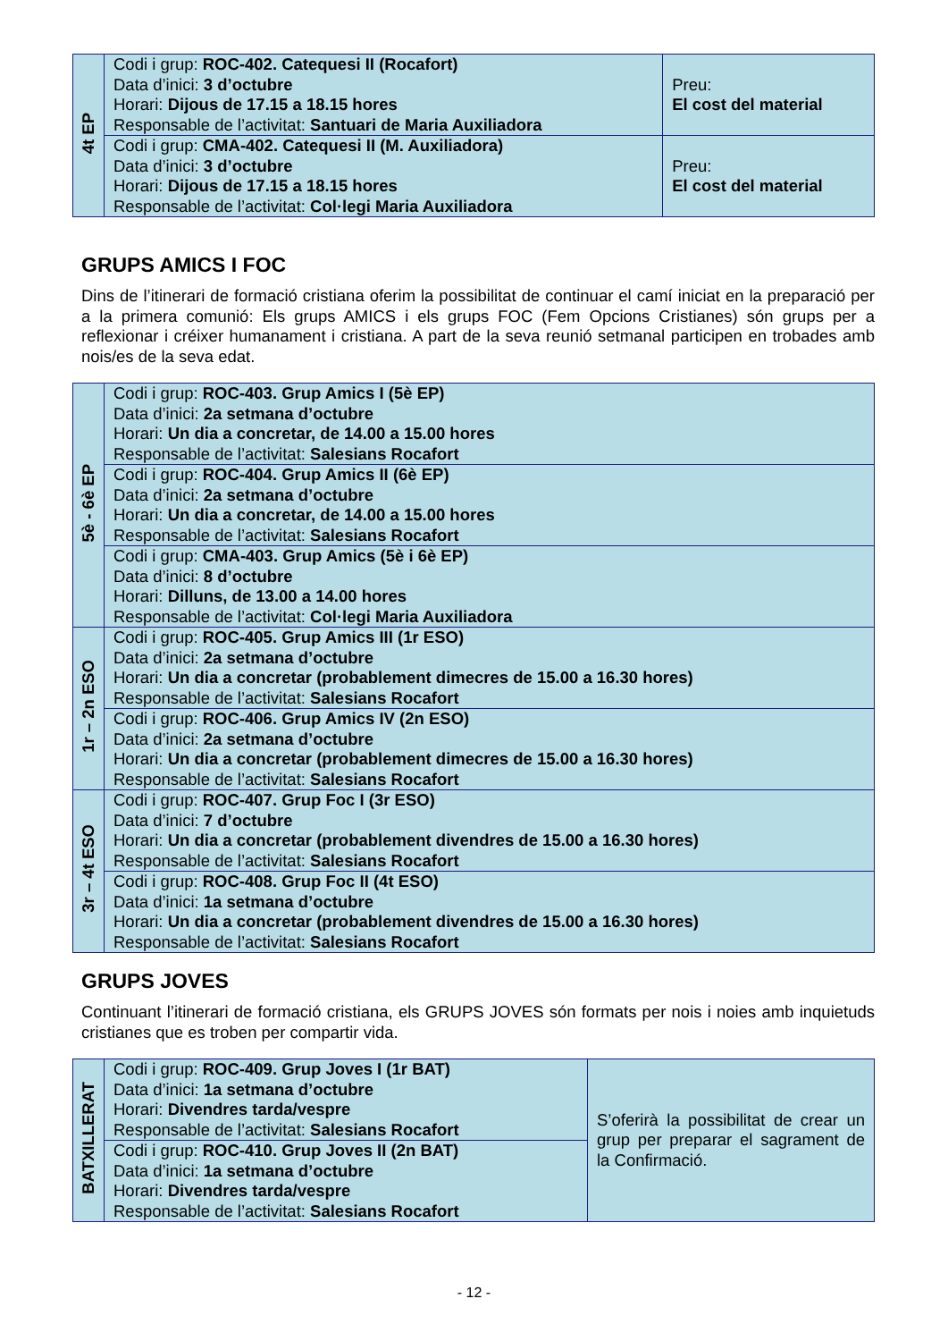| 4t EP | Codi i grup: ROC-402. Catequesi II (Rocafort) Data d’inici: 3 d’octubre Horari: Dijous de 17.15 a 18.15 hores Responsable de l’activitat: Santuari de Maria Auxiliadora | Preu: El cost del material |
| | Codi i grup: CMA-402. Catequesi II (M. Auxiliadora) Data d’inici: 3 d’octubre Horari: Dijous de 17.15 a 18.15 hores Responsable de l’activitat: Col·legi Maria Auxiliadora | Preu: El cost del material |
GRUPS AMICS I FOC
Dins de l’itinerari de formació cristiana oferim la possibilitat de continuar el camí iniciat en la preparació per a la primera comunió: Els grups AMICS i els grups FOC (Fem Opcions Cristianes) són grups per a reflexionar i créixer humanament i cristiana. A part de la seva reunió setmanal participen en trobades amb nois/es de la seva edat.
| 5è - 6è EP | Codi i grup: ROC-403. Grup Amics I (5è EP) Data d’inici: 2a setmana d’octubre Horari: Un dia a concretar, de 14.00 a 15.00 hores Responsable de l’activitat: Salesians Rocafort |
| | Codi i grup: ROC-404. Grup Amics II (6è EP) Data d’inici: 2a setmana d’octubre Horari: Un dia a concretar, de 14.00 a 15.00 hores Responsable de l’activitat: Salesians Rocafort |
| | Codi i grup: CMA-403. Grup Amics (5è i 6è EP) Data d’inici: 8 d’octubre Horari: Dilluns, de 13.00 a 14.00 hores Responsable de l’activitat: Col·legi Maria Auxiliadora |
| 1r – 2n ESO | Codi i grup: ROC-405. Grup Amics III (1r ESO) Data d’inici: 2a setmana d’octubre Horari: Un dia a concretar (probablement dimecres de 15.00 a 16.30 hores) Responsable de l’activitat: Salesians Rocafort |
| | Codi i grup: ROC-406. Grup Amics IV (2n ESO) Data d’inici: 2a setmana d’octubre Horari: Un dia a concretar (probablement dimecres de 15.00 a 16.30 hores) Responsable de l’activitat: Salesians Rocafort |
| 3r – 4t ESO | Codi i grup: ROC-407. Grup Foc I (3r ESO) Data d’inici: 7 d’octubre Horari: Un dia a concretar (probablement divendres de 15.00 a 16.30 hores) Responsable de l’activitat: Salesians Rocafort |
| | Codi i grup: ROC-408. Grup Foc II (4t ESO) Data d’inici: 1a setmana d’octubre Horari: Un dia a concretar (probablement divendres de 15.00 a 16.30 hores) Responsable de l’activitat: Salesians Rocafort |
GRUPS JOVES
Continuant l’itinerari de formació cristiana, els GRUPS JOVES són formats per nois i noies amb inquietuds cristianes que es troben per compartir vida.
| BATXILLERAT | Codi i grup: ROC-409. Grup Joves I (1r BAT) Data d’inici: 1a setmana d’octubre Horari: Divendres tarda/vespre Responsable de l’activitat: Salesians Rocafort | S’oferirà la possibilitat de crear un grup per preparar el sagrament de la Confirmació. |
| | Codi i grup: ROC-410. Grup Joves II (2n BAT) Data d’inici: 1a setmana d’octubre Horari: Divendres tarda/vespre Responsable de l’activitat: Salesians Rocafort | |
- 12 -